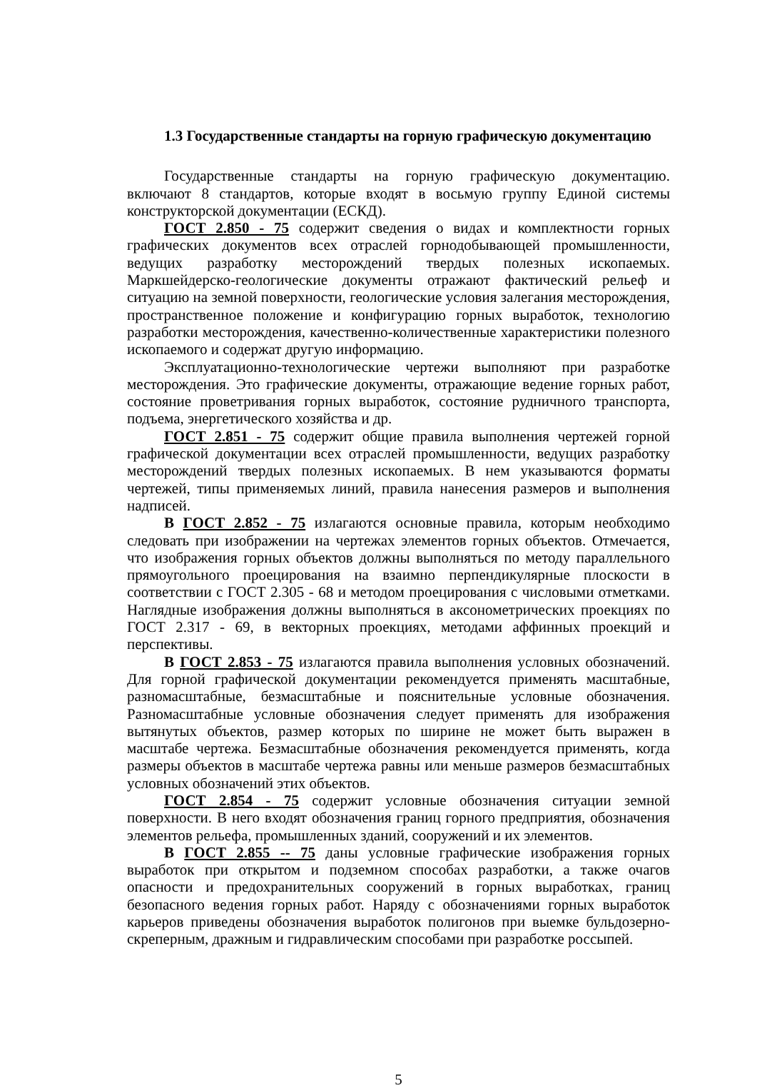1.3 Государственные стандарты на горную графическую документацию
Государственные стандарты на горную графическую документацию. включают 8 стандартов, которые входят в восьмую группу Единой системы конструкторской документации (ЕСКД).
ГОСТ 2.850 - 75 содержит сведения о видах и комплектности горных графических документов всех отраслей горнодобывающей промышленности, ведущих разработку месторождений твердых полезных ископаемых. Маркшейдерско-геологические документы отражают фактический рельеф и ситуацию на земной поверхности, геологические условия залегания месторождения, пространственное положение и конфигурацию горных выработок, технологию разработки месторождения, качественно-количественные характеристики полезного ископаемого и содержат другую информацию.
Эксплуатационно-технологические чертежи выполняют при разработке месторождения. Это графические документы, отражающие ведение горных работ, состояние проветривания горных выработок, состояние рудничного транспорта, подъема, энергетического хозяйства и др.
ГОСТ 2.851 - 75 содержит общие правила выполнения чертежей горной графической документации всех отраслей промышленности, ведущих разработку месторождений твердых полезных ископаемых. В нем указываются форматы чертежей, типы применяемых линий, правила нанесения размеров и выполнения надписей.
В ГОСТ 2.852 - 75 излагаются основные правила, которым необходимо следовать при изображении на чертежах элементов горных объектов. Отмечается, что изображения горных объектов должны выполняться по методу параллельного прямоугольного проецирования на взаимно перпендикулярные плоскости в соответствии с ГОСТ 2.305 - 68 и методом проецирования с числовыми отметками. Наглядные изображения должны выполняться в аксонометрических проекциях по ГОСТ 2.317 - 69, в векторных проекциях, методами аффинных проекций и перспективы.
В ГОСТ 2.853 - 75 излагаются правила выполнения условных обозначений. Для горной графической документации рекомендуется применять масштабные, разномасштабные, безмасштабные и пояснительные условные обозначения. Разномасштабные условные обозначения следует применять для изображения вытянутых объектов, размер которых по ширине не может быть выражен в масштабе чертежа. Безмасштабные обозначения рекомендуется применять, когда размеры объектов в масштабе чертежа равны или меньше размеров безмасштабных условных обозначений этих объектов.
ГОСТ 2.854 - 75 содержит условные обозначения ситуации земной поверхности. В него входят обозначения границ горного предприятия, обозначения элементов рельефа, промышленных зданий, сооружений и их элементов.
В ГОСТ 2.855 -- 75 даны условные графические изображения горных выработок при открытом и подземном способах разработки, а также очагов опасности и предохранительных сооружений в горных выработках, границ безопасного ведения горных работ. Наряду с обозначениями горных выработок карьеров приведены обозначения выработок полигонов при выемке бульдозерно-скреперным, дражным и гидравлическим способами при разработке россыпей.
5